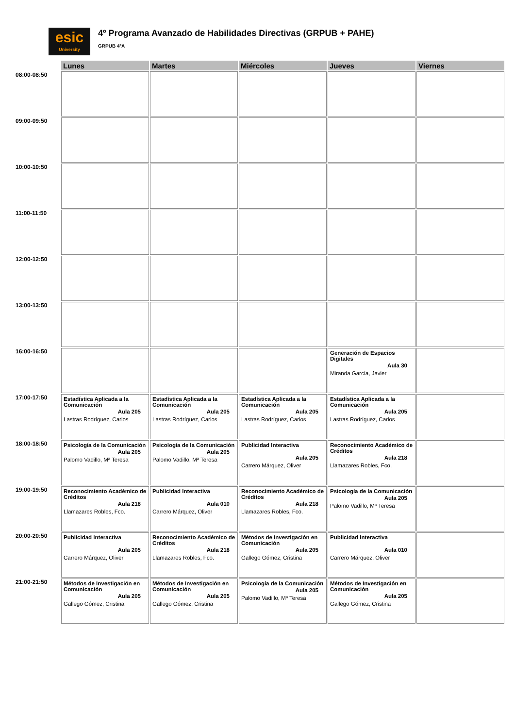esic
University
4º Programa Avanzado de Habilidades Directivas (GRPUB + PAHE)
GRPUB 4ºA
| | Lunes | Martes | Miércoles | Jueves | Viernes |
| --- | --- | --- | --- | --- | --- |
| 08:00-08:50 | | | | | |
| 09:00-09:50 | | | | | |
| 10:00-10:50 | | | | | |
| 11:00-11:50 | | | | | |
| 12:00-12:50 | | | | | |
| 13:00-13:50 | | | | | |
| 16:00-16:50 | | | | Generación de Espacios Digitales Aula 30 Miranda García, Javier | |
| 17:00-17:50 | Estadística Aplicada a la Comunicación Aula 205 Lastras Rodríguez, Carlos | Estadística Aplicada a la Comunicación Aula 205 Lastras Rodríguez, Carlos | Estadística Aplicada a la Comunicación Aula 205 Lastras Rodríguez, Carlos | Estadística Aplicada a la Comunicación Aula 205 Lastras Rodríguez, Carlos | |
| 18:00-18:50 | Psicología de la Comunicación Aula 205 Palomo Vadillo, Mª Teresa | Psicología de la Comunicación Aula 205 Palomo Vadillo, Mª Teresa | Publicidad Interactiva Aula 205 Carrero Márquez, Oliver | Reconocimiento Académico de Créditos Aula 218 Llamazares Robles, Fco. | |
| 19:00-19:50 | Reconocimiento Académico de Créditos Aula 218 Llamazares Robles, Fco. | Publicidad Interactiva Aula 010 Carrero Márquez, Oliver | Reconocimiento Académico de Créditos Aula 218 Llamazares Robles, Fco. | Psicología de la Comunicación Aula 205 Palomo Vadillo, Mª Teresa | |
| 20:00-20:50 | Publicidad Interactiva Aula 205 Carrero Márquez, Oliver | Reconocimiento Académico de Créditos Aula 218 Llamazares Robles, Fco. | Métodos de Investigación en Comunicación Aula 205 Gallego Gómez, Cristina | Publicidad Interactiva Aula 010 Carrero Márquez, Oliver | |
| 21:00-21:50 | Métodos de Investigación en Comunicación Aula 205 Gallego Gómez, Cristina | Métodos de Investigación en Comunicación Aula 205 Gallego Gómez, Cristina | Psicología de la Comunicación Aula 205 Palomo Vadillo, Mª Teresa | Métodos de Investigación en Comunicación Aula 205 Gallego Gómez, Cristina | |